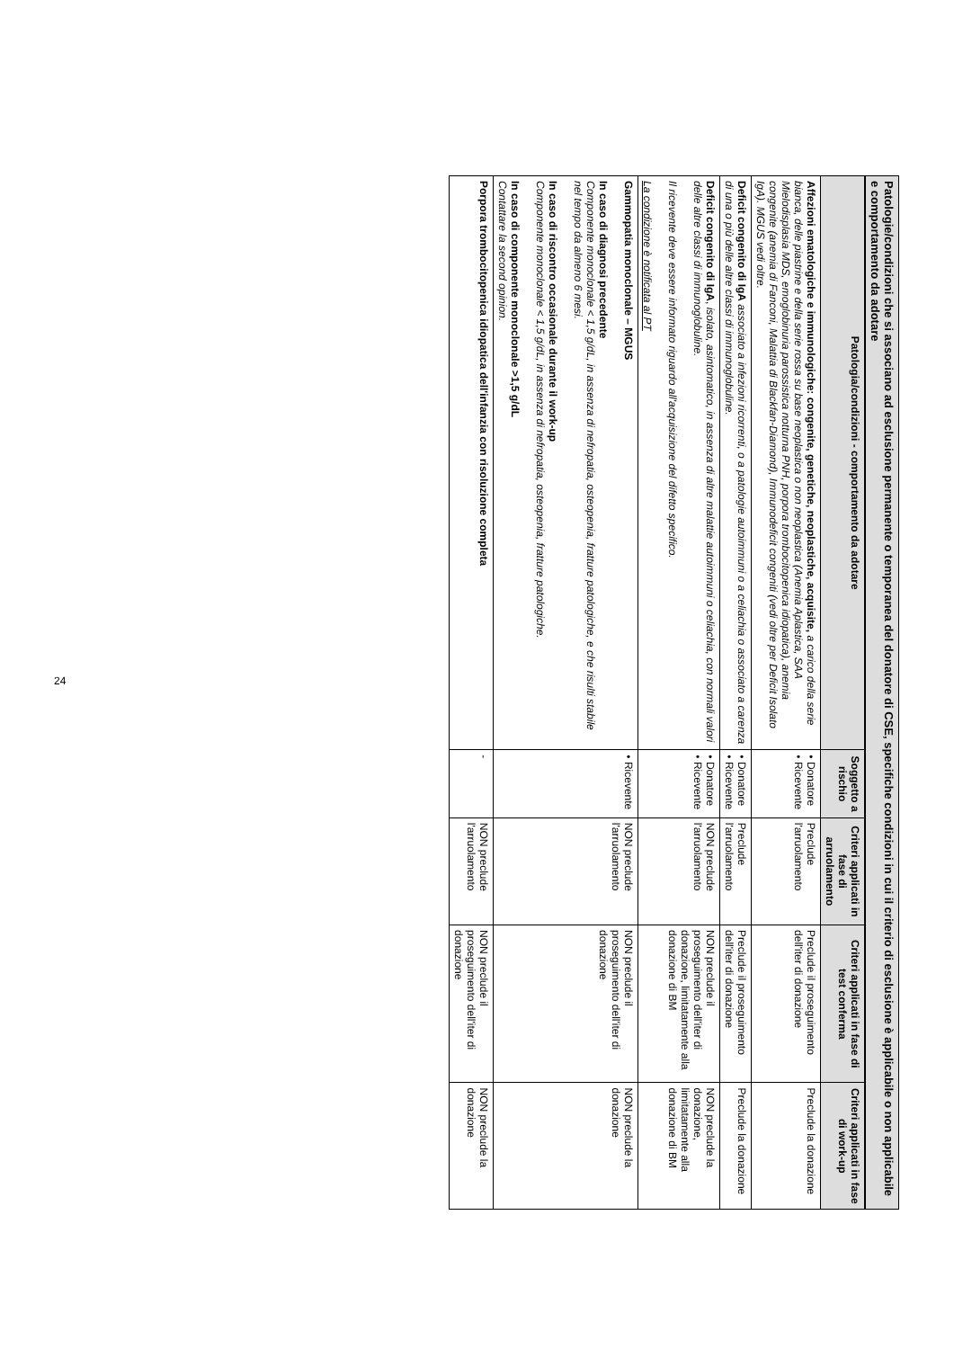Patologie/condizioni che si associano ad esclusione permanente o temporanea del donatore di CSE, specifiche condizioni in cui il criterio di esclusione è applicabile o non applicabile e comportamento da adotare
| Patologia/condizioni - comportamento da adotare | Soggetto a rischio | Criteri applicati in fase di arruolamento | Criteri applicati in fase di test conferma | Criteri applicati in fase di work-up |
| --- | --- | --- | --- | --- |
| Affezioni ematologiche e immunologiche: congenite, genetiche, neoplastiche, acquisite, a carico della serie bianca, delle piastrine e della serie rossa su base neoplastica o non neoplastica (Anemia Aplastica, SAA Mielodisplasia MDS, emoglobinuria parossistica notturna PNH, porpora trombocitopenica idiopatica), anemia congenite (anemia di Fanconi, Malattia di Blackfan-Diamond), Immunodeficit congeniti (vedi oltre per Deficit Isolato IgA). MGUS vedi oltre. | • Donatore • Ricevente | Preclude l'arruolamento | Preclude il proseguimento dell'iter di donazione | Preclude la donazione |
| Deficit congenito di IgA associato a infezioni ricorrenti, o a patologie autoimmuni o a celiachia o associato a carenza di una o più delle altre classi di immunoglobuline. | • Donatore • Ricevente | Preclude l'arruolamento | Preclude il proseguimento dell'iter di donazione | Preclude la donazione |
| Deficit congenito di IgA , isolato, asintomatico, in assenza di altre malattie autoimmuni o celiachia, con normali valori delle altre classi di immunoglobuline. Il ricevente deve essere informato riguardo all'acquisizione del difetto specifico. La condizione è notificata al PT | • Donatore • Ricevente | NON preclude l'arruolamento | NON preclude il proseguimento dell'iter di donazione, limitatamente alla donazione di BM | NON preclude la donazione, limitatamente alla donazione di BM |
| Gammopatia monoclonale – MGUS In caso di diagnosi precedente Componente monoclonale < 1,5 g/dL, in assenza di nefropatia, osteopenia, fratture patologiche, e che risulti stabile nel tempo da almeno 6 mesi. In caso di riscontro occasionale durante il work-up Componente monoclonale < 1,5 g/dL, in assenza di nefropatia, osteopenia, fratture patologiche. In caso di componente monoclonale >1,5 g/dL Contattare la second opinion. | • Ricevente | NON preclude l'arruolamento | NON preclude il proseguimento dell'iter di donazione | NON preclude la donazione |
| Porpora trombocitopenica idiopatica dell'infanzia con risoluzione completa | - | NON preclude l'arruolamento | NON preclude il proseguimento dell'iter di donazione | NON preclude la donazione |
24